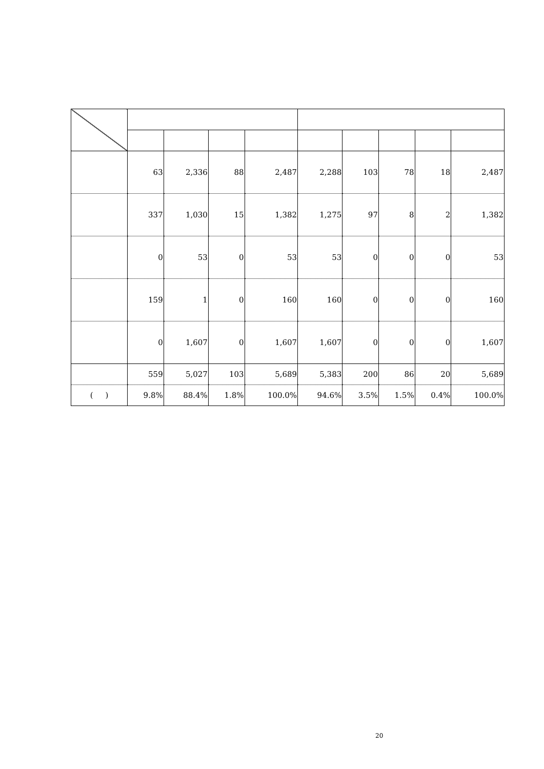| | 63 | 2,336 | 88 | 2,487 | 2,288 | 103 | 78 | 18 | 2,487 |
| | 337 | 1,030 | 15 | 1,382 | 1,275 | 97 | 8 | 2 | 1,382 |
| | 0 | 53 | 0 | 53 | 53 | 0 | 0 | 0 | 53 |
| | 159 | 1 | 0 | 160 | 160 | 0 | 0 | 0 | 160 |
| | 0 | 1,607 | 0 | 1,607 | 1,607 | 0 | 0 | 0 | 1,607 |
| | 559 | 5,027 | 103 | 5,689 | 5,383 | 200 | 86 | 20 | 5,689 |
| ( ) | 9.8% | 88.4% | 1.8% | 100.0% | 94.6% | 3.5% | 1.5% | 0.4% | 100.0% |
20